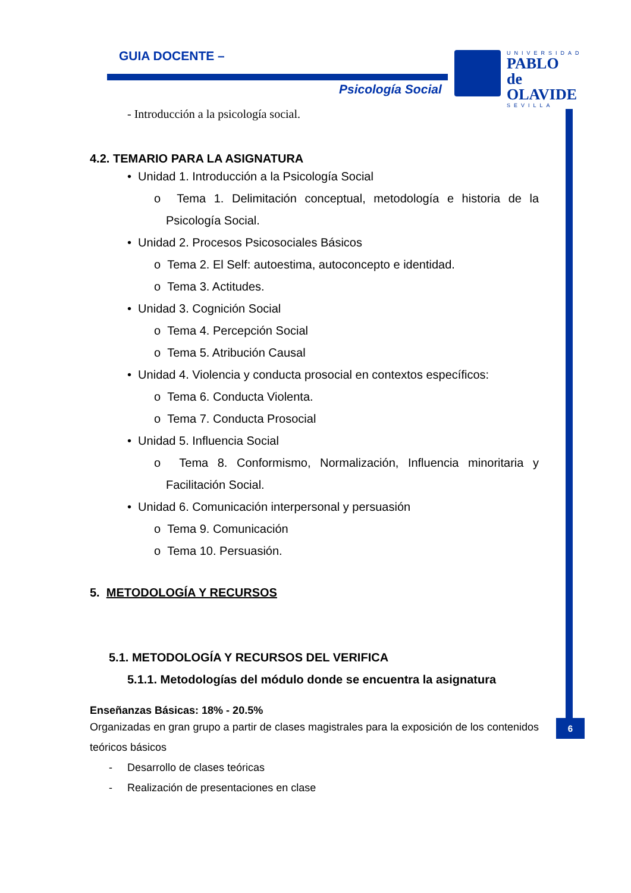GUIA DOCENTE –
Psicología Social
UNIVERSIDAD
PABLO de OLAVIDE
SEVILLA
6
- Introducción a la psicología social.
4.2. TEMARIO PARA LA ASIGNATURA
• Unidad 1. Introducción a la Psicología Social
o Tema 1. Delimitación conceptual, metodología e historia de la Psicología Social.
• Unidad 2. Procesos Psicosociales Básicos
o Tema 2. El Self: autoestima, autoconcepto e identidad.
o Tema 3. Actitudes.
• Unidad 3. Cognición Social
o Tema 4. Percepción Social
o Tema 5. Atribución Causal
• Unidad 4. Violencia y conducta prosocial en contextos específicos:
o Tema 6. Conducta Violenta.
o Tema 7. Conducta Prosocial
• Unidad 5. Influencia Social
o Tema 8. Conformismo, Normalización, Influencia minoritaria y Facilitación Social.
• Unidad 6. Comunicación interpersonal y persuasión
o Tema 9. Comunicación
o Tema 10. Persuasión.
5. METODOLOGÍA Y RECURSOS
5.1. METODOLOGÍA Y RECURSOS DEL VERIFICA
5.1.1. Metodologías del módulo donde se encuentra la asignatura
Enseñanzas Básicas: 18% - 20.5%
Organizadas en gran grupo a partir de clases magistrales para la exposición de los contenidos teóricos básicos
- Desarrollo de clases teóricas
- Realización de presentaciones en clase